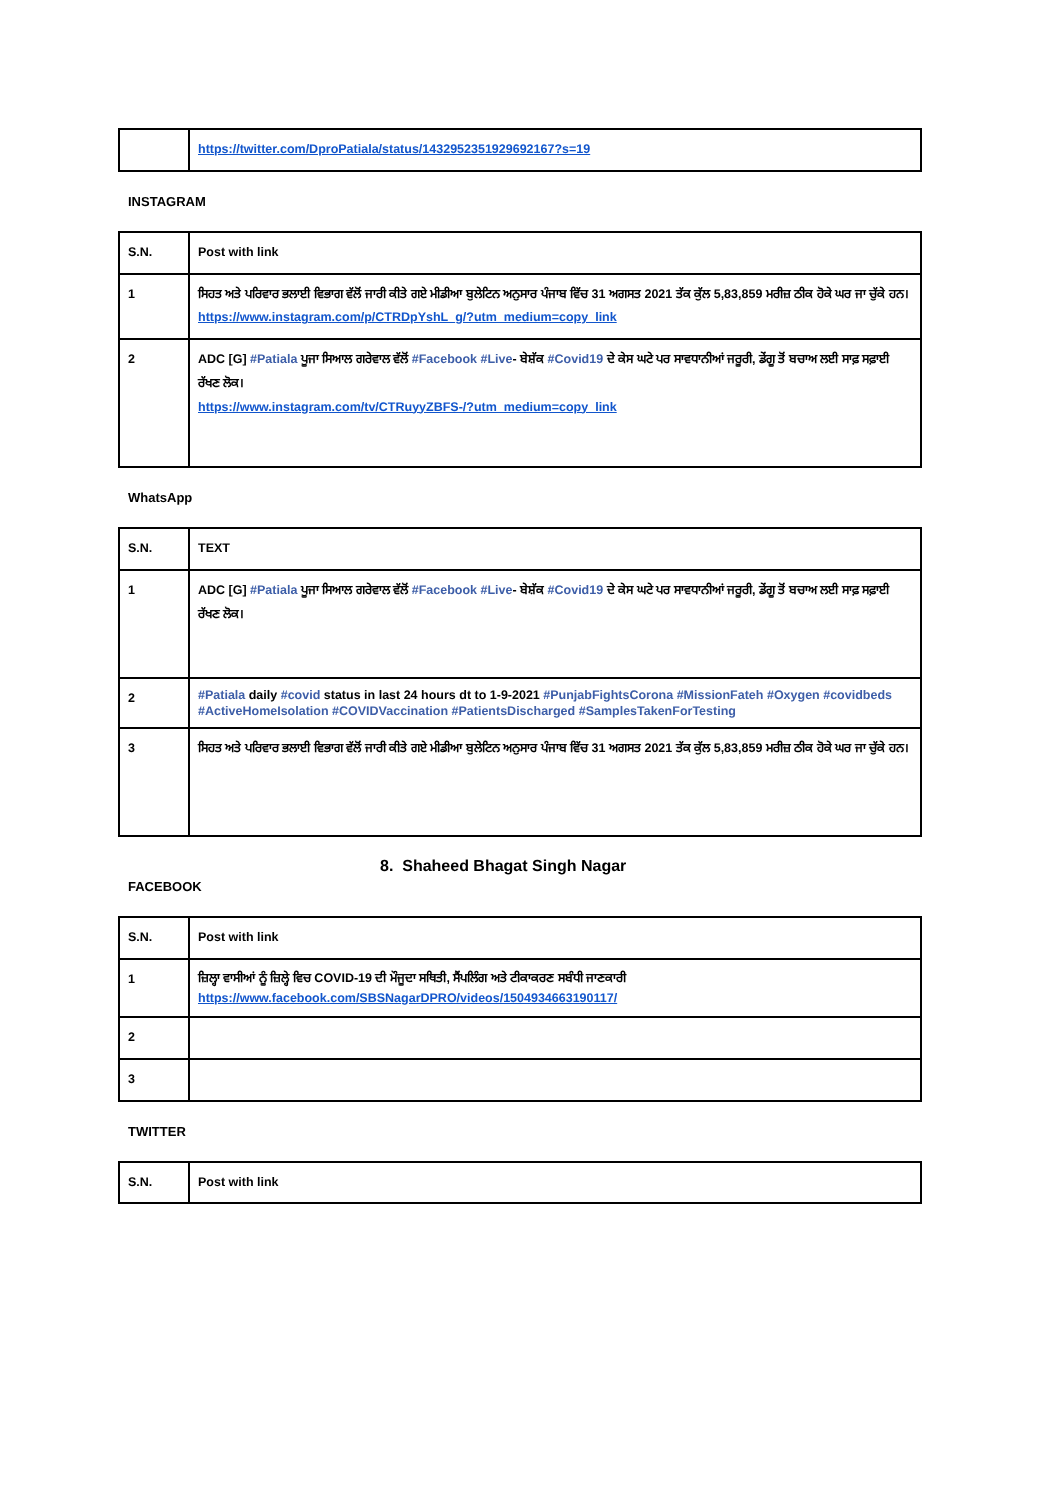| | https://twitter.com/DproPatiala/status/1432952351929692167?s=19 |
INSTAGRAM
| S.N. | Post with link |
| --- | --- |
| 1 | ਸਿਹਤ ਅਤੇ ਪਰਿਵਾਰ ਭਲਾਈ ਵਿਭਾਗ ਵੱਲੋਂ ਜਾਰੀ ਕੀਤੇ ਗਏ ਮੀਡੀਆ ਬੁਲੇਟਿਨ ਅਨੁਸਾਰ ਪੰਜਾਬ ਵਿੱਚ 31 ਅਗਸਤ 2021 ਤੱਕ ਕੁੱਲ 5,83,859 ਮਰੀਜ਼ ਠੀਕ ਹੋਕੇ ਘਰ ਜਾ ਚੁੱਕੇ ਹਨ। https://www.instagram.com/p/CTRDpYshL_g/?utm_medium=copy_link |
| 2 | ADC [G] #Patiala ਪੂਜਾ ਸਿਆਲ ਗਰੇਵਾਲ ਵੱਲੋਂ #Facebook #Live - ਬੇਸ਼ੱਕ #Covid19 ਦੇ ਕੇਸ ਘਟੇ ਪਰ ਸਾਵਧਾਨੀਆਂ ਜਰੂਰੀ, ਡੇਂਗੂ ਤੋਂ ਬਚਾਅ ਲਈ ਸਾਫ਼ ਸਫ਼ਾਈ ਰੱਖਣ ਲੋਕ। https://www.instagram.com/tv/CTRuyyZBFS-/?utm_medium=copy_link |
WhatsApp
| S.N. | TEXT |
| --- | --- |
| 1 | ADC [G] #Patiala ਪੂਜਾ ਸਿਆਲ ਗਰੇਵਾਲ ਵੱਲੋਂ #Facebook #Live - ਬੇਸ਼ੱਕ #Covid19 ਦੇ ਕੇਸ ਘਟੇ ਪਰ ਸਾਵਧਾਨੀਆਂ ਜਰੂਰੀ, ਡੇਂਗੂ ਤੋਂ ਬਚਾਅ ਲਈ ਸਾਫ਼ ਸਫ਼ਾਈ ਰੱਖਣ ਲੋਕ। |
| 2 | #Patiala daily #covid status in last 24 hours dt to 1-9-2021 #PunjabFightsCorona #MissionFateh #Oxygen #covidbeds #ActiveHomeIsolation #COVIDVaccination #PatientsDischarged #SamplesTakenForTesting |
| 3 | ਸਿਹਤ ਅਤੇ ਪਰਿਵਾਰ ਭਲਾਈ ਵਿਭਾਗ ਵੱਲੋਂ ਜਾਰੀ ਕੀਤੇ ਗਏ ਮੀਡੀਆ ਬੁਲੇਟਿਨ ਅਨੁਸਾਰ ਪੰਜਾਬ ਵਿੱਚ 31 ਅਗਸਤ 2021 ਤੱਕ ਕੁੱਲ 5,83,859 ਮਰੀਜ਼ ਠੀਕ ਹੋਕੇ ਘਰ ਜਾ ਚੁੱਕੇ ਹਨ। |
8. Shaheed Bhagat Singh Nagar
FACEBOOK
| S.N. | Post with link |
| --- | --- |
| 1 | ਜ਼ਿਲ੍ਹਾ ਵਾਸੀਆਂ ਨੂੰ ਜ਼ਿਲ੍ਹੇ ਵਿਚ COVID-19 ਦੀ ਮੌਜੂਦਾ ਸਥਿਤੀ, ਸੈਂਪਲਿੰਗ ਅਤੇ ਟੀਕਾਕਰਣ ਸਬੰਧੀ ਜਾਣਕਾਰੀ https://www.facebook.com/SBSNagarDPRO/videos/1504934663190117/ |
| 2 | |
| 3 | |
TWITTER
| S.N. | Post with link |
| --- | --- |